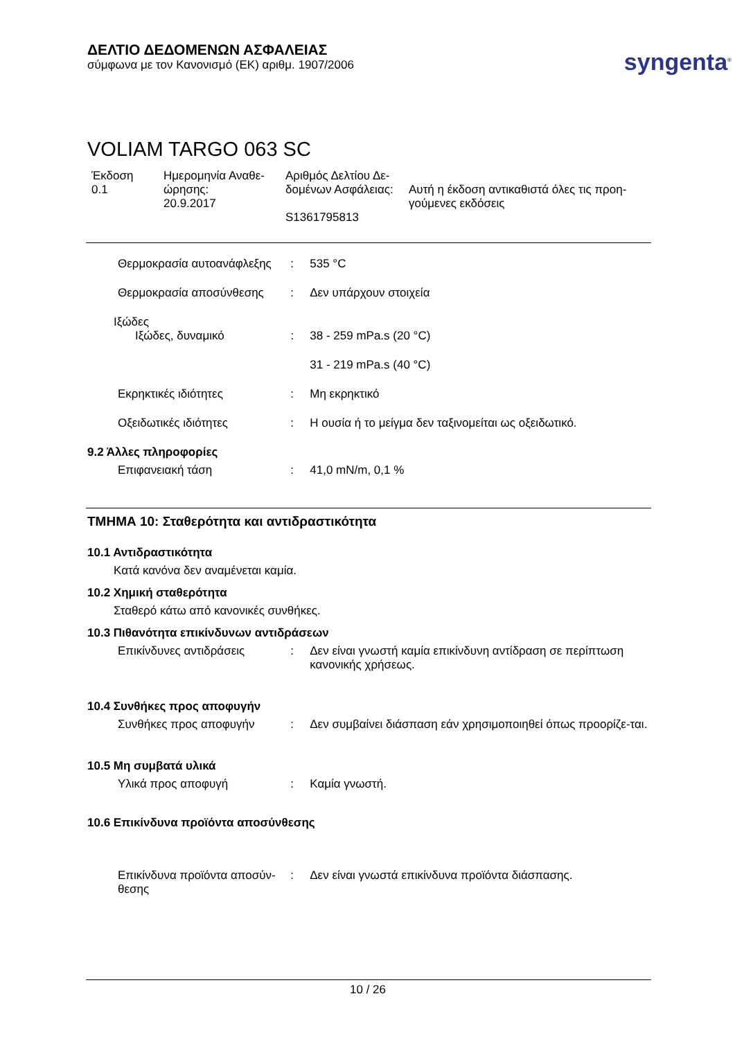ΔΕΛΤΙΟ ΔΕΔΟΜΕΝΩΝ ΑΣΦΑΛΕΙΑΣ
σύμφωνα με τον Κανονισμό (ΕΚ) αριθμ. 1907/2006
syngenta<sup>®</sup>
VOLIAM TARGO 063 SC
Έκδοση
0.1
Ημερομηνία Αναθε-
ώρησης:
20.9.2017
Αριθμός Δελτίου Δε-
δομένων Ασφάλειας:
S1361795813
Αυτή η έκδοση αντικαθιστά όλες τις προη-
γούμενες εκδόσεις
Θερμοκρασία αυτοανάφλεξης
: 535 °C
Θερμοκρασία αποσύνθεσης : Δεν υπάρχουν στοιχεία
Ιξώδες
Ιξώδες, δυναμικό : 38 - 259 mPa.s (20 °C)
31 - 219 mPa.s (40 °C)
Εκρηκτικές ιδιότητες : Μη εκρηκτικό
Οξειδωτικές ιδιότητες : Η ουσία ή το μείγμα δεν ταξινομείται ως οξειδωτικό.
9.2 Άλλες πληροφορίες
Επιφανειακή τάση : 41,0 mN/m, 0,1 %
ΤΜΗΜΑ 10: Σταθερότητα και αντιδραστικότητα
10.1 Αντιδραστικότητα
Κατά κανόνα δεν αναμένεται καμία.
10.2 Χημική σταθερότητα
Σταθερό κάτω από κανονικές συνθήκες.
10.3 Πιθανότητα επικίνδυνων αντιδράσεων
Επικίνδυνες αντιδράσεις : Δεν είναι γνωστή καμία επικίνδυνη αντίδραση σε περίπτωση κανονικής χρήσεως.
10.4 Συνθήκες προς αποφυγήν
Συνθήκες προς αποφυγήν : Δεν συμβαίνει διάσπαση εάν χρησιμοποιηθεί όπως προορίζε-ται.
10.5 Μη συμβατά υλικά
Υλικά προς αποφυγή : Καμία γνωστή.
10.6 Επικίνδυνα προϊόντα αποσύνθεσης
Επικίνδυνα προϊόντα αποσύν-θεσης
: Δεν είναι γνωστά επικίνδυνα προϊόντα διάσπασης.
10 / 26